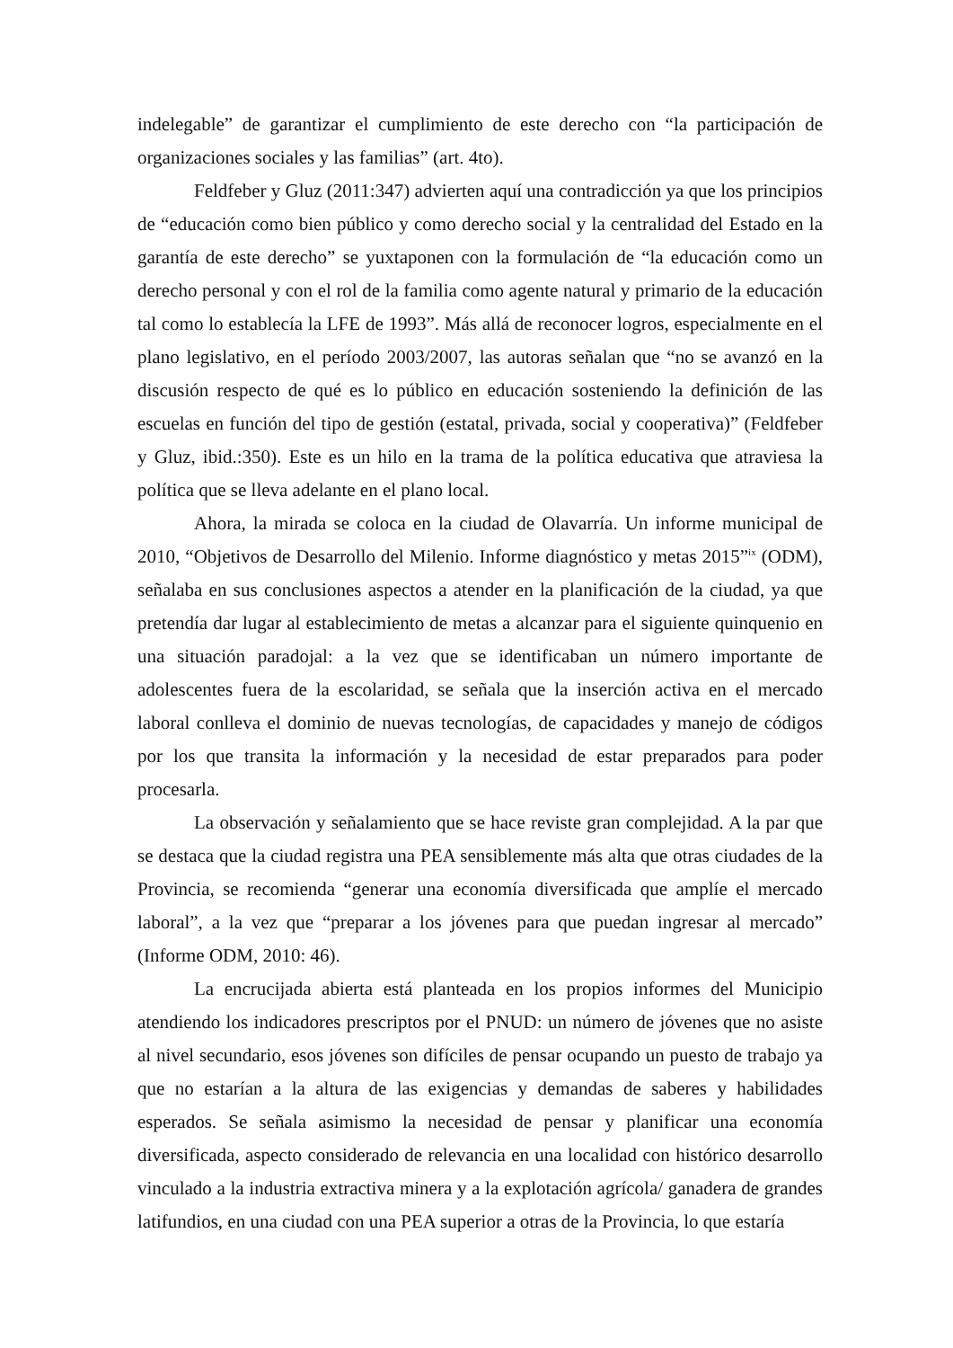indelegable” de garantizar el cumplimiento de este derecho con “la participación de organizaciones sociales y las familias” (art. 4to).
Feldfeber y Gluz (2011:347) advierten aquí una contradicción ya que los principios de “educación como bien público y como derecho social y la centralidad del Estado en la garantía de este derecho” se yuxtaponen con la formulación de “la educación como un derecho personal y con el rol de la familia como agente natural y primario de la educación tal como lo establecía la LFE de 1993”. Más allá de reconocer logros, especialmente en el plano legislativo, en el período 2003/2007, las autoras señalan que “no se avanzó en la discusión respecto de qué es lo público en educación sosteniendo la definición de las escuelas en función del tipo de gestión (estatal, privada, social y cooperativa)” (Feldfeber y Gluz, ibid.:350). Este es un hilo en la trama de la política educativa que atraviesa la política que se lleva adelante en el plano local.
Ahora, la mirada se coloca en la ciudad de Olavarría. Un informe municipal de 2010, “Objetivos de Desarrollo del Milenio. Informe diagnóstico y metas 2015”<sup>ix</sup> (ODM), señalaba en sus conclusiones aspectos a atender en la planificación de la ciudad, ya que pretendía dar lugar al establecimiento de metas a alcanzar para el siguiente quinquenio en una situación paradojal: a la vez que se identificaban un número importante de adolescentes fuera de la escolaridad, se señala que la inserción activa en el mercado laboral conlleva el dominio de nuevas tecnologías, de capacidades y manejo de códigos por los que transita la información y la necesidad de estar preparados para poder procesarla.
La observación y señalamiento que se hace reviste gran complejidad. A la par que se destaca que la ciudad registra una PEA sensiblemente más alta que otras ciudades de la Provincia, se recomienda “generar una economía diversificada que amplíe el mercado laboral”, a la vez que “preparar a los jóvenes para que puedan ingresar al mercado” (Informe ODM, 2010: 46).
La encrucijada abierta está planteada en los propios informes del Municipio atendiendo los indicadores prescriptos por el PNUD: un número de jóvenes que no asiste al nivel secundario, esos jóvenes son difíciles de pensar ocupando un puesto de trabajo ya que no estarían a la altura de las exigencias y demandas de saberes y habilidades esperados. Se señala asimismo la necesidad de pensar y planificar una economía diversificada, aspecto considerado de relevancia en una localidad con histórico desarrollo vinculado a la industria extractiva minera y a la explotación agrícola/ ganadera de grandes latifundios, en una ciudad con una PEA superior a otras de la Provincia, lo que estaría